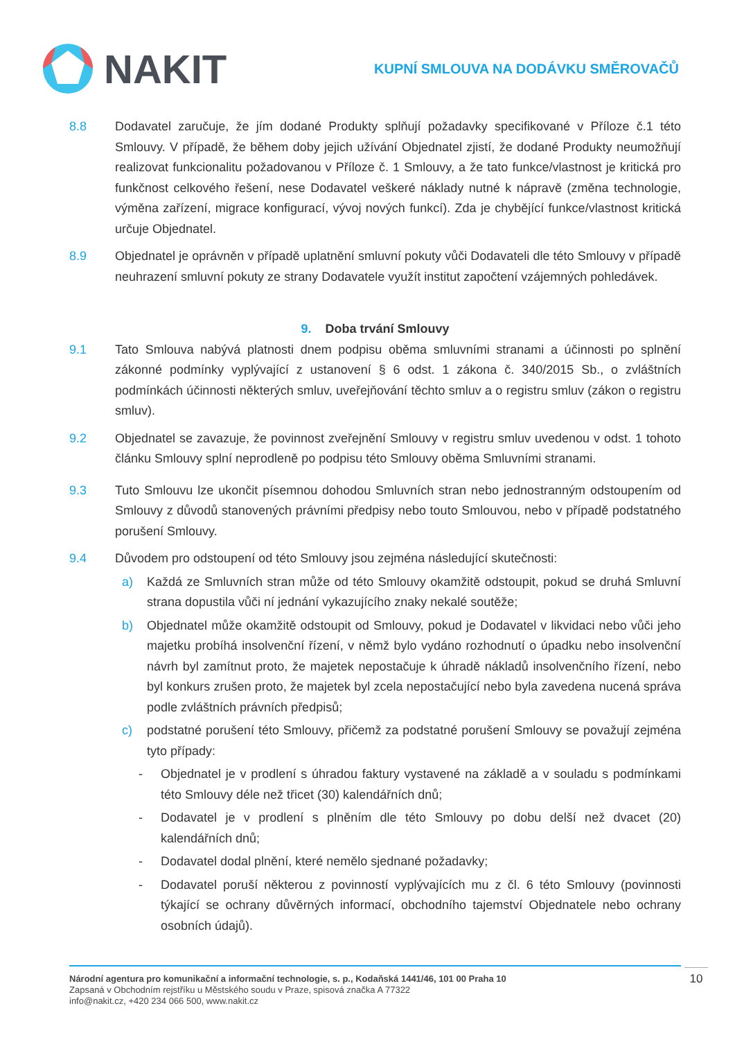NAKIT
KUPNÍ SMLOUVA NA DODÁVKU SMĚROVAČŮ
8.8 Dodavatel zaručuje, že jím dodané Produkty splňují požadavky specifikované v Příloze č.1 této Smlouvy. V případě, že během doby jejich užívání Objednatel zjistí, že dodané Produkty neumožňují realizovat funkcionalitu požadovanou v Příloze č. 1 Smlouvy, a že tato funkce/vlastnost je kritická pro funkčnost celkového řešení, nese Dodavatel veškeré náklady nutné k nápravě (změna technologie, výměna zařízení, migrace konfigurací, vývoj nových funkcí). Zda je chybějící funkce/vlastnost kritická určuje Objednatel.
8.9 Objednatel je oprávněn v případě uplatnění smluvní pokuty vůči Dodavateli dle této Smlouvy v případě neuhrazení smluvní pokuty ze strany Dodavatele využít institut započtení vzájemných pohledávek.
9. Doba trvání Smlouvy
9.1 Tato Smlouva nabývá platnosti dnem podpisu oběma smluvními stranami a účinnosti po splnění zákonné podmínky vyplývající z ustanovení § 6 odst. 1 zákona č. 340/2015 Sb., o zvláštních podmínkách účinnosti některých smluv, uveřejňování těchto smluv a o registru smluv (zákon o registru smluv).
9.2 Objednatel se zavazuje, že povinnost zveřejnění Smlouvy v registru smluv uvedenou v odst. 1 tohoto článku Smlouvy splní neprodleně po podpisu této Smlouvy oběma Smluvními stranami.
9.3 Tuto Smlouvu lze ukončit písemnou dohodou Smluvních stran nebo jednostranným odstoupením od Smlouvy z důvodů stanovených právními předpisy nebo touto Smlouvou, nebo v případě podstatného porušení Smlouvy.
9.4 Důvodem pro odstoupení od této Smlouvy jsou zejména následující skutečnosti:
a) Každá ze Smluvních stran může od této Smlouvy okamžitě odstoupit, pokud se druhá Smluvní strana dopustila vůči ní jednání vykazujícího znaky nekalé soutěže;
b) Objednatel může okamžitě odstoupit od Smlouvy, pokud je Dodavatel v likvidaci nebo vůči jeho majetku probíhá insolvenční řízení, v němž bylo vydáno rozhodnutí o úpadku nebo insolvenční návrh byl zamítnut proto, že majetek nepostačuje k úhradě nákladů insolvenčního řízení, nebo byl konkurs zrušen proto, že majetek byl zcela nepostačující nebo byla zavedena nucená správa podle zvláštních právních předpisů;
c) podstatné porušení této Smlouvy, přičemž za podstatné porušení Smlouvy se považují zejména tyto případy:
- Objednatel je v prodlení s úhradou faktury vystavené na základě a v souladu s podmínkami této Smlouvy déle než třicet (30) kalendářních dnů;
- Dodavatel je v prodlení s plněním dle této Smlouvy po dobu delší než dvacet (20) kalendářních dnů;
- Dodavatel dodal plnění, které nemělo sjednané požadavky;
- Dodavatel poruší některou z povinností vyplývajících mu z čl. 6 této Smlouvy (povinnosti týkající se ochrany důvěrných informací, obchodního tajemství Objednatele nebo ochrany osobních údajů).
Národní agentura pro komunikační a informační technologie, s. p., Kodaňská 1441/46, 101 00 Praha 10
Zapsaná v Obchodním rejstříku u Městského soudu v Praze, spisová značka A 77322
info@nakit.cz, +420 234 066 500, www.nakit.cz
10